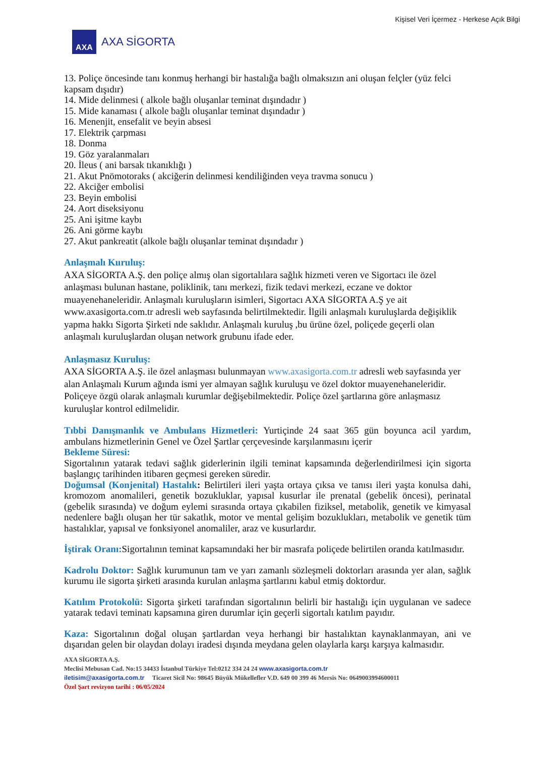Kişisel Veri İçermez - Herkese Açık Bilgi
AXA
AXA SİGORTA
13. Poliçe öncesinde tanı konmuş herhangi bir hastalığa bağlı olmaksızın ani oluşan felçler (yüz felci kapsam dışıdır)
14. Mide delinmesi ( alkole bağlı oluşanlar teminat dışındadır )
15. Mide kanaması ( alkole bağlı oluşanlar teminat dışındadır )
16. Menenjit, ensefalit ve beyin absesi
17. Elektrik çarpması
18. Donma
19. Göz yaralanmaları
20. İleus ( ani barsak tıkanıklığı )
21. Akut Pnömotoraks ( akciğerin delinmesi kendiliğinden veya travma sonucu )
22. Akciğer embolisi
23. Beyin embolisi
24. Aort diseksiyonu
25. Ani işitme kaybı
26. Ani görme kaybı
27. Akut pankreatit (alkole bağlı oluşanlar teminat dışındadır )
Anlaşmalı Kuruluş:
AXA SİGORTA A.Ş. den poliçe almış olan sigortalılara sağlık hizmeti veren ve Sigortacı ile özel anlaşması bulunan hastane, poliklinik, tanı merkezi, fizik tedavi merkezi, eczane ve doktor muayenehaneleridir. Anlaşmalı kuruluşların isimleri, Sigortacı AXA SİGORTA A.Ş ye ait www.axasigorta.com.tr adresli web sayfasında belirtilmektedir. İlgili anlaşmalı kuruluşlarda değişiklik yapma hakkı Sigorta Şirketi nde saklıdır. Anlaşmalı kuruluş ,bu ürüne özel, poliçede geçerli olan anlaşmalı kuruluşlardan oluşan network grubunu ifade eder.
Anlaşmasız Kuruluş:
AXA SİGORTA A.Ş. ile özel anlaşması bulunmayan www.axasigorta.com.tr adresli web sayfasında yer alan Anlaşmalı Kurum ağında ismi yer almayan sağlık kuruluşu ve özel doktor muayenehaneleridir. Poliçeye özgü olarak anlaşmalı kurumlar değişebilmektedir. Poliçe özel şartlarına göre anlaşmasız kuruluşlar kontrol edilmelidir.
Tıbbi Danışmanlık ve Ambulans Hizmetleri: Yurtiçinde 24 saat 365 gün boyunca acil yardım, ambulans hizmetlerinin Genel ve Özel Şartlar çerçevesinde karşılanmasını içerir
Bekleme Süresi:
Sigortalının yatarak tedavi sağlık giderlerinin ilgili teminat kapsamında değerlendirilmesi için sigorta başlangıç tarihinden itibaren geçmesi gereken süredir.
Doğumsal (Konjenital) Hastalık: Belirtileri ileri yaşta ortaya çıksa ve tanısı ileri yaşta konulsa dahi, kromozom anomalileri, genetik bozukluklar, yapısal kusurlar ile prenatal (gebelik öncesi), perinatal (gebelik sırasında) ve doğum eylemi sırasında ortaya çıkabilen fiziksel, metabolik, genetik ve kimyasal nedenlere bağlı oluşan her tür sakatlık, motor ve mental gelişim bozuklukları, metabolik ve genetik tüm hastalıklar, yapısal ve fonksiyonel anomaliler, araz ve kusurlardır.
İştirak Oranı:Sigortalının teminat kapsamındaki her bir masrafa poliçede belirtilen oranda katılmasıdır.
Kadrolu Doktor: Sağlık kurumunun tam ve yarı zamanlı sözleşmeli doktorları arasında yer alan, sağlık kurumu ile sigorta şirketi arasında kurulan anlaşma şartlarını kabul etmiş doktordur.
Katılım Protokolü: Sigorta şirketi tarafından sigortalının belirli bir hastalığı için uygulanan ve sadece yatarak tedavi teminatı kapsamına giren durumlar için geçerli sigortalı katılım payıdır.
Kaza: Sigortalının doğal oluşan şartlardan veya herhangi bir hastalıktan kaynaklanmayan, ani ve dışarıdan gelen bir olaydan dolayı iradesi dışında meydana gelen olaylarla karşı karşıya kalmasıdır.
AXA SİGORTA A.Ş.
Meclisi Mebusan Cad. No:15 34433 İstanbul Türkiye Tel:0212 334 24 24 www.axasigorta.com.tr
iletisim@axasigorta.com.tr Ticaret Sicil No: 98645 Büyük Mükellefler V.D. 649 00 399 46 Mersis No: 0649003994600011
Özel Şart revizyon tarihi : 06/05/2024